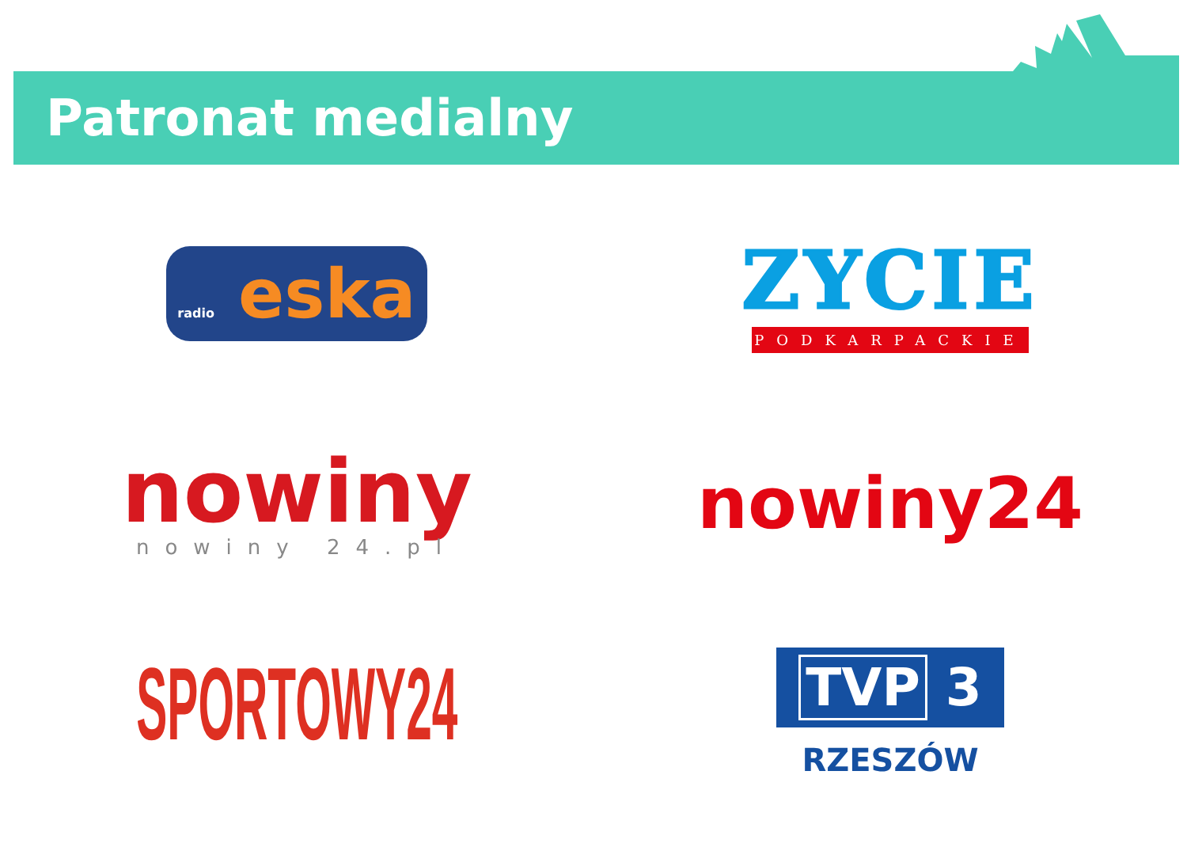Patronat medialny
radio eska
ZYCIE
PODKARPACKIE
nowiny
nowiny 24.pl
nowiny24
SPORTOWY24
TVP 3
RZESZÓW